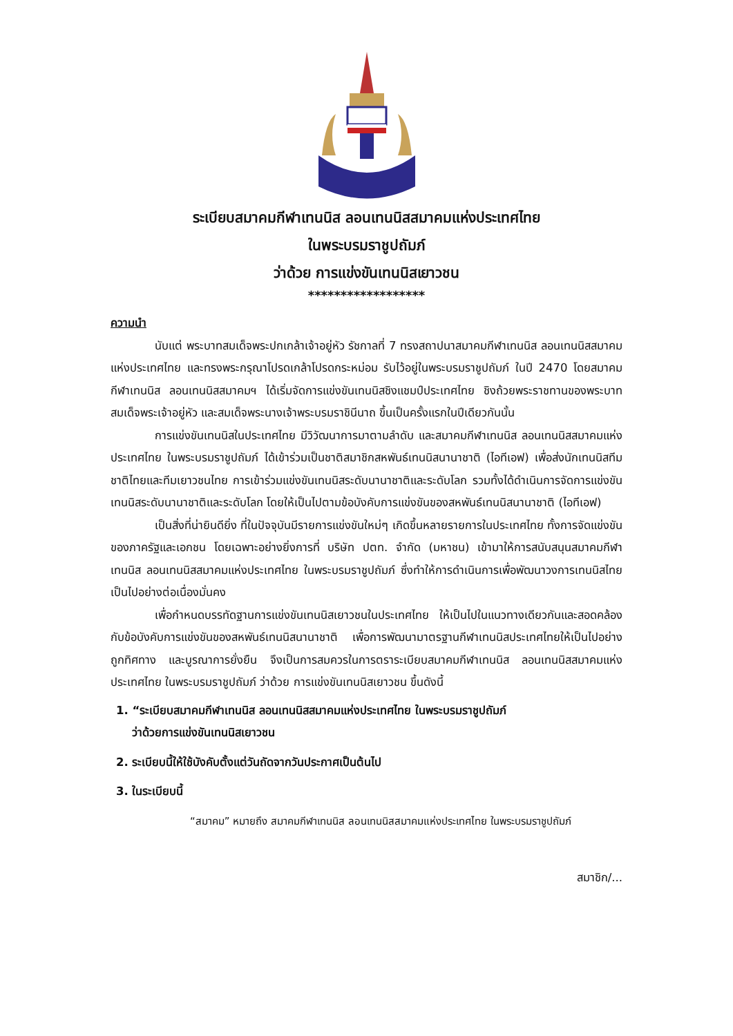ระเบียบสมาคมกีฬาเทนนิส ลอนเทนนิสสมาคมแห่งประเทศไทย
ในพระบรมราชูปถัมภ์
ว่าด้วย การแข่งขันเทนนิสเยาวชน
******************
ความนำ
นับแต่ พระบาทสมเด็จพระปกเกล้าเจ้าอยู่หัว รัชกาลที่ 7 ทรงสถาปนาสมาคมกีฬาเทนนิส ลอนเทนนิสสมาคมแห่งประเทศไทย และทรงพระกรุณาโปรดเกล้าโปรดกระหม่อม รับไว้อยู่ในพระบรมราชูปถัมภ์ ในปี 2470 โดยสมาคมกีฬาเทนนิส ลอนเทนนิสสมาคมฯ ได้เริ่มจัดการแข่งขันเทนนิสชิงแชมป์ประเทศไทย ชิงถ้วยพระราชทานของพระบาทสมเด็จพระเจ้าอยู่หัว และสมเด็จพระนางเจ้าพระบรมราชินีนาถ ขึ้นเป็นครั้งแรกในปีเดียวกันนั้น
การแข่งขันเทนนิสในประเทศไทย มีวิวัฒนาการมาตามลำดับ และสมาคมกีฬาเทนนิส ลอนเทนนิสสมาคมแห่งประเทศไทย ในพระบรมราชูปถัมภ์ ได้เข้าร่วมเป็นชาติสมาชิกสหพันธ์เทนนิสนานาชาติ (ไอทีเอฟ) เพื่อส่งนักเทนนิสทีมชาติไทยและทีมเยาวชนไทย การเข้าร่วมแข่งขันเทนนิสระดับนานาชาติและระดับโลก รวมทั้งได้ดำเนินการจัดการแข่งขันเทนนิสระดับนานาชาติและระดับโลก โดยให้เป็นไปตามข้อบังคับการแข่งขันของสหพันธ์เทนนิสนานาชาติ (ไอทีเอฟ)
เป็นสิ่งที่น่ายินดียิ่ง ที่ในปัจจุบันมีรายการแข่งขันใหม่ๆ เกิดขึ้นหลายรายการในประเทศไทย ทั้งการจัดแข่งขันของภาครัฐและเอกชน โดยเฉพาะอย่างยิ่งการที่ บริษัท ปตท. จำกัด (มหาชน) เข้ามาให้การสนับสนุนสมาคมกีฬาเทนนิส ลอนเทนนิสสมาคมแห่งประเทศไทย ในพระบรมราชูปถัมภ์ ซึ่งทำให้การดำเนินการเพื่อพัฒนาวงการเทนนิสไทย เป็นไปอย่างต่อเนื่องมั่นคง
เพื่อกำหนดบรรทัดฐานการแข่งขันเทนนิสเยาวชนในประเทศไทย ให้เป็นไปในแนวทางเดียวกันและสอดคล้องกับข้อบังคับการแข่งขันของสหพันธ์เทนนิสนานาชาติ เพื่อการพัฒนามาตรฐานกีฬาเทนนิสประเทศไทยให้เป็นไปอย่างถูกทิศทาง และบูรณาการยั่งยืน จึงเป็นการสมควรในการตราระเบียบสมาคมกีฬาเทนนิส ลอนเทนนิสสมาคมแห่งประเทศไทย ในพระบรมราชูปถัมภ์ ว่าด้วย การแข่งขันเทนนิสเยาวชน ขึ้นดังนี้
1. “ระเบียบสมาคมกีฬาเทนนิส ลอนเทนนิสสมาคมแห่งประเทศไทย ในพระบรมราชูปถัมภ์
ว่าด้วยการแข่งขันเทนนิสเยาวชน
2. ระเบียบนี้ให้ใช้บังคับตั้งแต่วันถัดจากวันประกาศเป็นต้นไป
3. ในระเบียบนี้
“สมาคม” หมายถึง สมาคมกีฬาเทนนิส ลอนเทนนิสสมาคมแห่งประเทศไทย ในพระบรมราชูปถัมภ์
สมาชิก/...